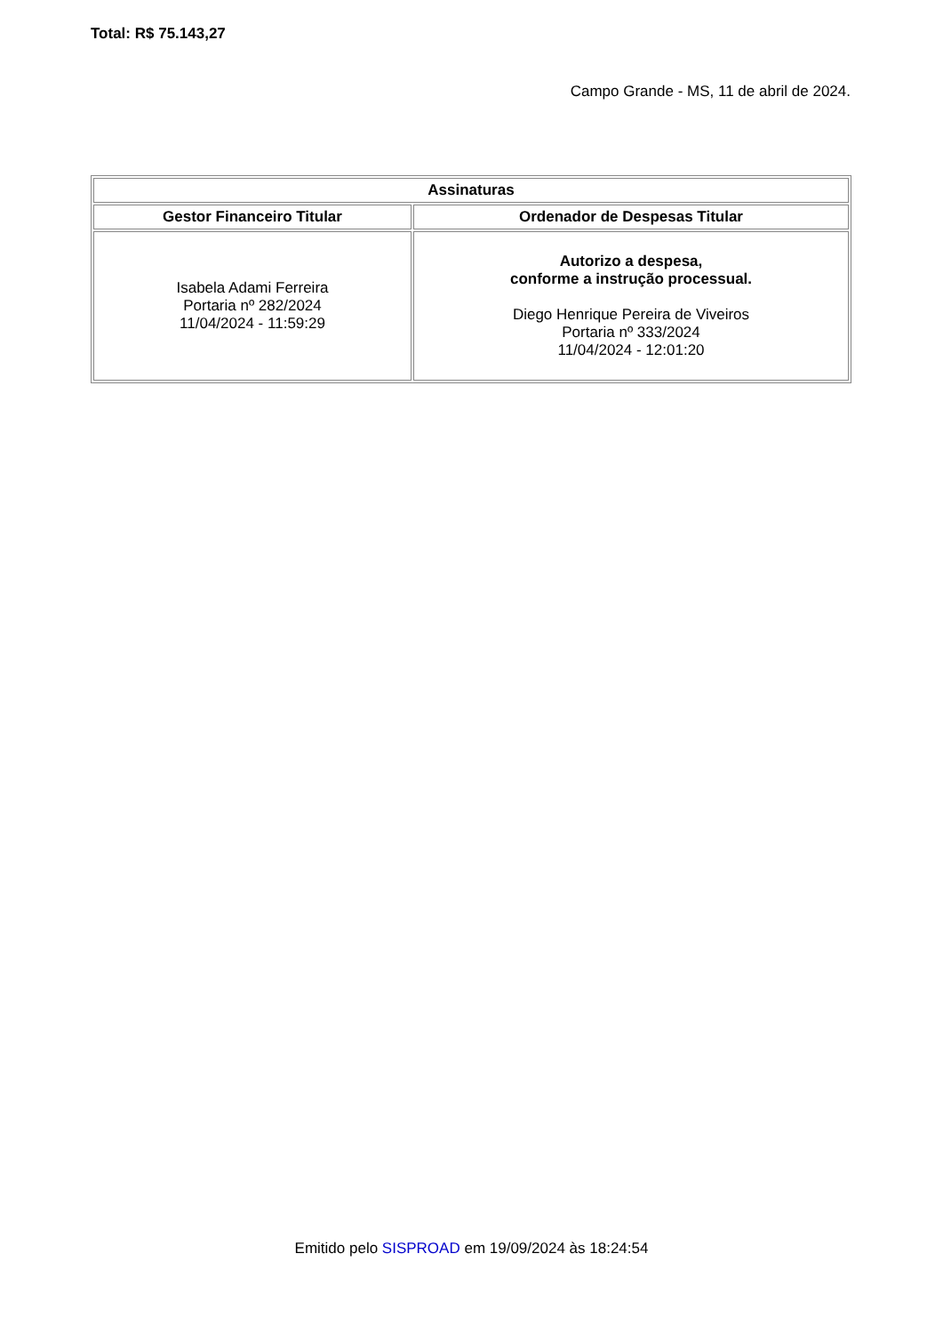Total: R$ 75.143,27
Campo Grande - MS, 11 de abril de 2024.
| Assinaturas | |
| --- | --- |
| Gestor Financeiro Titular | Ordenador de Despesas Titular |
| Isabela Adami Ferreira Portaria nº 282/2024 11/04/2024 - 11:59:29 | Autorizo a despesa, conforme a instrução processual. Diego Henrique Pereira de Viveiros Portaria nº 333/2024 11/04/2024 - 12:01:20 |
Emitido pelo SISPROAD em 19/09/2024 às 18:24:54